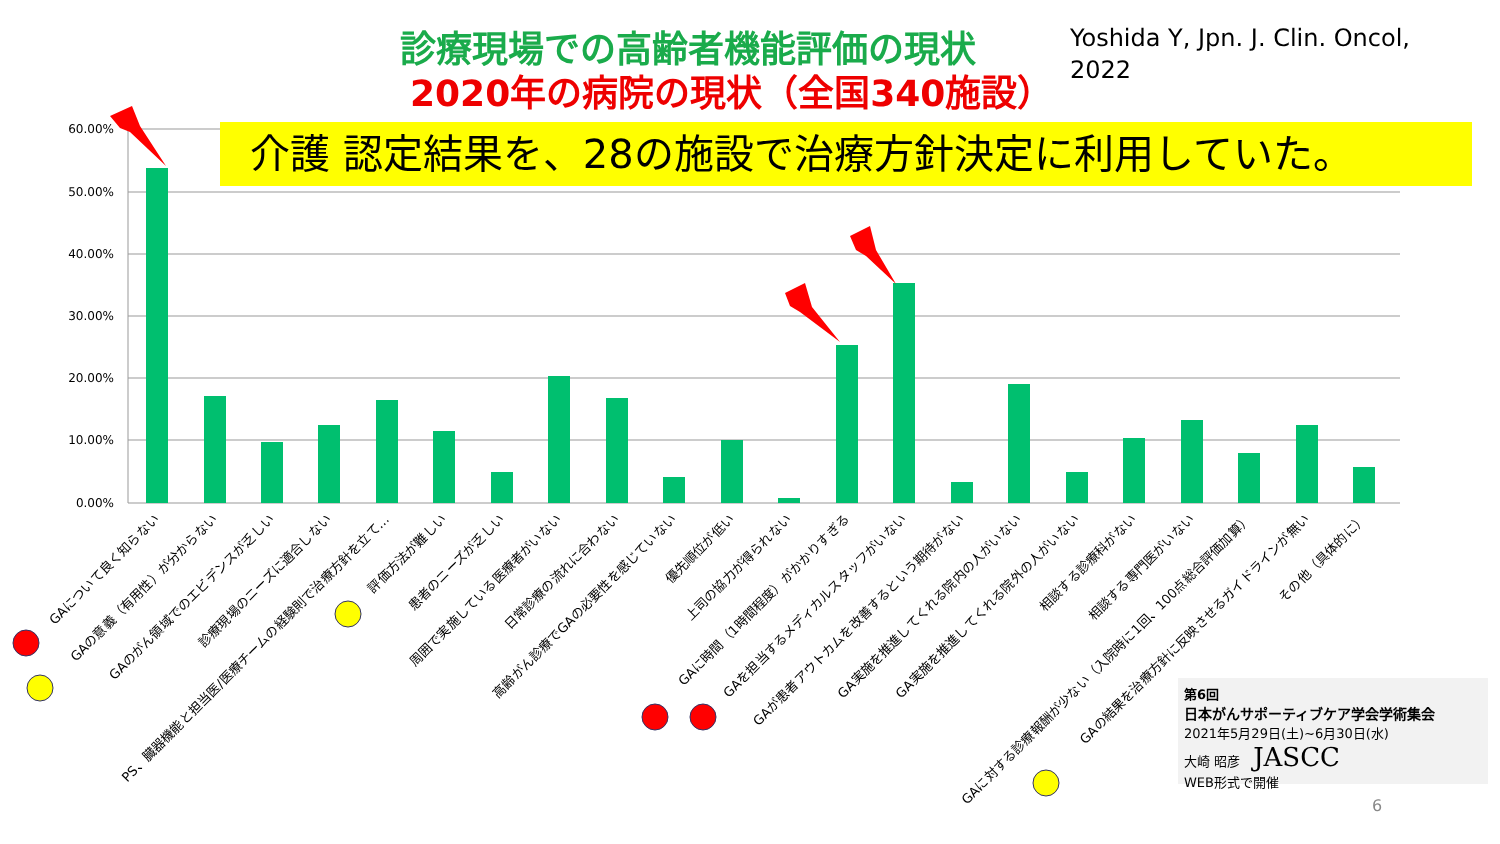診療現場での高齢者機能評価の現状
2020年の病院の現状（全国340施設）
Yoshida Y, Jpn. J. Clin. Oncol,
2022
60.00%
50.00%
40.00%
30.00%
20.00%
10.00%
0.00%
GAについて良く知らない
GAの意義（有用性）が分からない
GAのがん領域でのエビデンスが乏しい
診療現場のニーズに適合しない
PS、臓器機能と担当医/医療チームの経験則で治療方針を立て…
評価方法が難しい
患者のニーズが乏しい
周囲で実施している医療者がいない
日常診療の流れに合わない
高齢がん診療でGAの必要性を感じていない
優先順位が低い
上司の協力が得られない
GAに時間（1時間程度）がかかりすぎる
GAを担当するメディカルスタッフがいない
GAが患者アウトカムを改善するという期待がない
GA実施を推進してくれる院内の人がいない
GA実施を推進してくれる院外の人がいない
相談する診療科がない
相談する専門医がいない
GAに対する診療報酬が少ない（入院時に1回、100点総合評価加算）
GAの結果を治療方針に反映させるガイドラインが無い
その他（具体的に）
介護 認定結果を、28の施設で治療方針決定に利用していた。
第6回
日本がんサポーティブケア学会学術集会
2021年5月29日(土)~6月30日(水)
大崎 昭彦　JASCC
WEB形式で開催
6